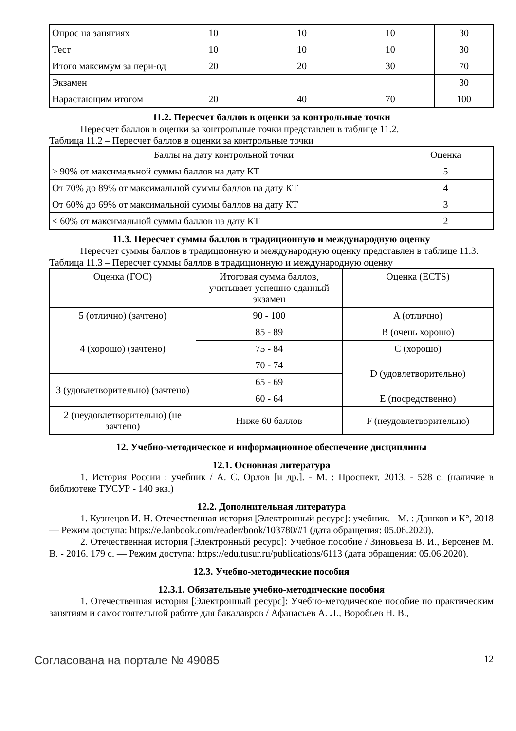| Опрос на занятиях | 10 | 10 | 10 | 30 |
| Тест | 10 | 10 | 10 | 30 |
| Итого максимум за пери-од | 20 | 20 | 30 | 70 |
| Экзамен | | | | 30 |
| Нарастающим итогом | 20 | 40 | 70 | 100 |
11.2. Пересчет баллов в оценки за контрольные точки
Пересчет баллов в оценки за контрольные точки представлен в таблице 11.2.
Таблица 11.2 – Пересчет баллов в оценки за контрольные точки
| Баллы на дату контрольной точки | Оценка |
| --- | --- |
| ≥ 90% от максимальной суммы баллов на дату КТ | 5 |
| От 70% до 89% от максимальной суммы баллов на дату КТ | 4 |
| От 60% до 69% от максимальной суммы баллов на дату КТ | 3 |
| < 60% от максимальной суммы баллов на дату КТ | 2 |
11.3. Пересчет суммы баллов в традиционную и международную оценку
Пересчет суммы баллов в традиционную и международную оценку представлен в таблице 11.3.
Таблица 11.3 – Пересчет суммы баллов в традиционную и международную оценку
| Оценка (ГОС) | Итоговая сумма баллов, учитывает успешно сданный экзамен | Оценка (ECTS) |
| --- | --- | --- |
| 5 (отлично) (зачтено) | 90 - 100 | A (отлично) |
| 4 (хорошо) (зачтено) | 85 - 89 | B (очень хорошо) |
| | 75 - 84 | C (хорошо) |
| | 70 - 74 | D (удовлетворительно) |
| 3 (удовлетворительно) (зачтено) | 65 - 69 | |
| | 60 - 64 | E (посредственно) |
| 2 (неудовлетворительно) (не зачтено) | Ниже 60 баллов | F (неудовлетворительно) |
12. Учебно-методическое и информационное обеспечение дисциплины
12.1. Основная литература
1. История России : учебник / А. С. Орлов [и др.]. - М. : Проспект, 2013. - 528 с. (наличие в библиотеке ТУСУР - 140 экз.)
12.2. Дополнительная литература
1. Кузнецов И. Н. Отечественная история [Электронный ресурс]: учебник. - М. : Дашков и К°, 2018 — Режим доступа: https://e.lanbook.com/reader/book/103780/#1 (дата обращения: 05.06.2020).
2. Отечественная история [Электронный ресурс]: Учебное пособие / Зиновьева В. И., Берсенев М. В. - 2016. 179 с. — Режим доступа: https://edu.tusur.ru/publications/6113 (дата обращения: 05.06.2020).
12.3. Учебно-методические пособия
12.3.1. Обязательные учебно-методические пособия
1. Отечественная история [Электронный ресурс]: Учебно-методическое пособие по практическим занятиям и самостоятельной работе для бакалавров / Афанасьев А. Л., Воробьев Н. В.,
Согласована на портале № 49085 12